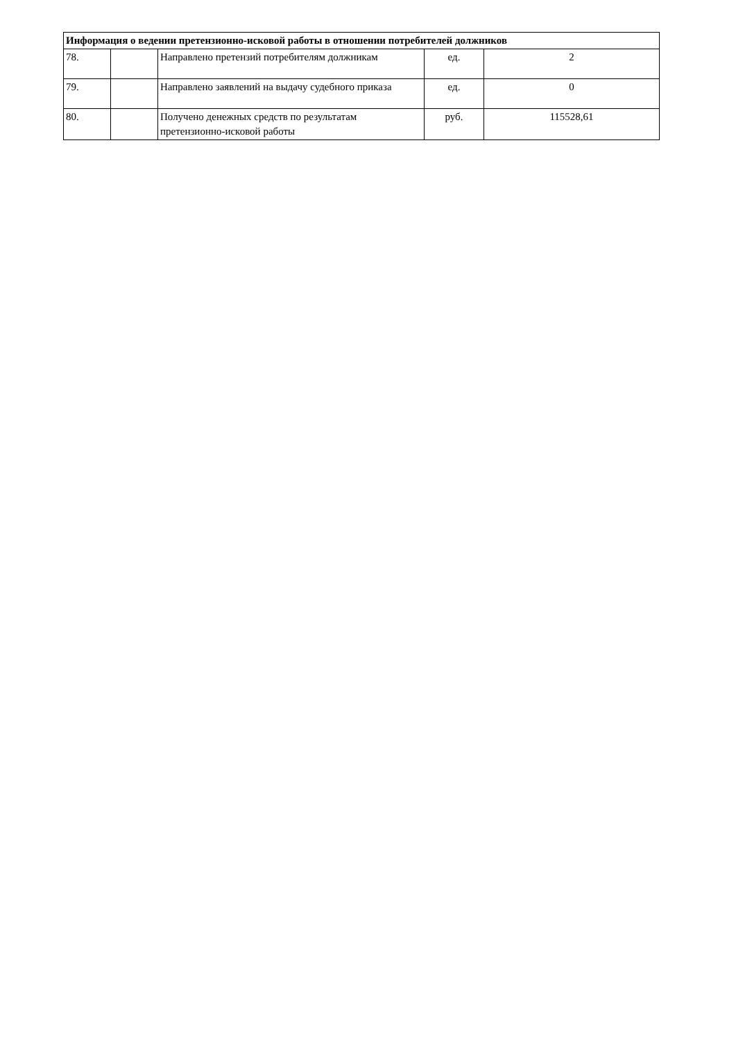| Информация о ведении претензионно-исковой работы в отношении потребителей должников | | | | |
| --- | --- | --- | --- | --- |
| 78. | | Направлено претензий потребителям должникам | ед. | 2 |
| 79. | | Направлено заявлений на выдачу судебного приказа | ед. | 0 |
| 80. | | Получено денежных средств по результатам претензионно-исковой работы | руб. | 115528,61 |